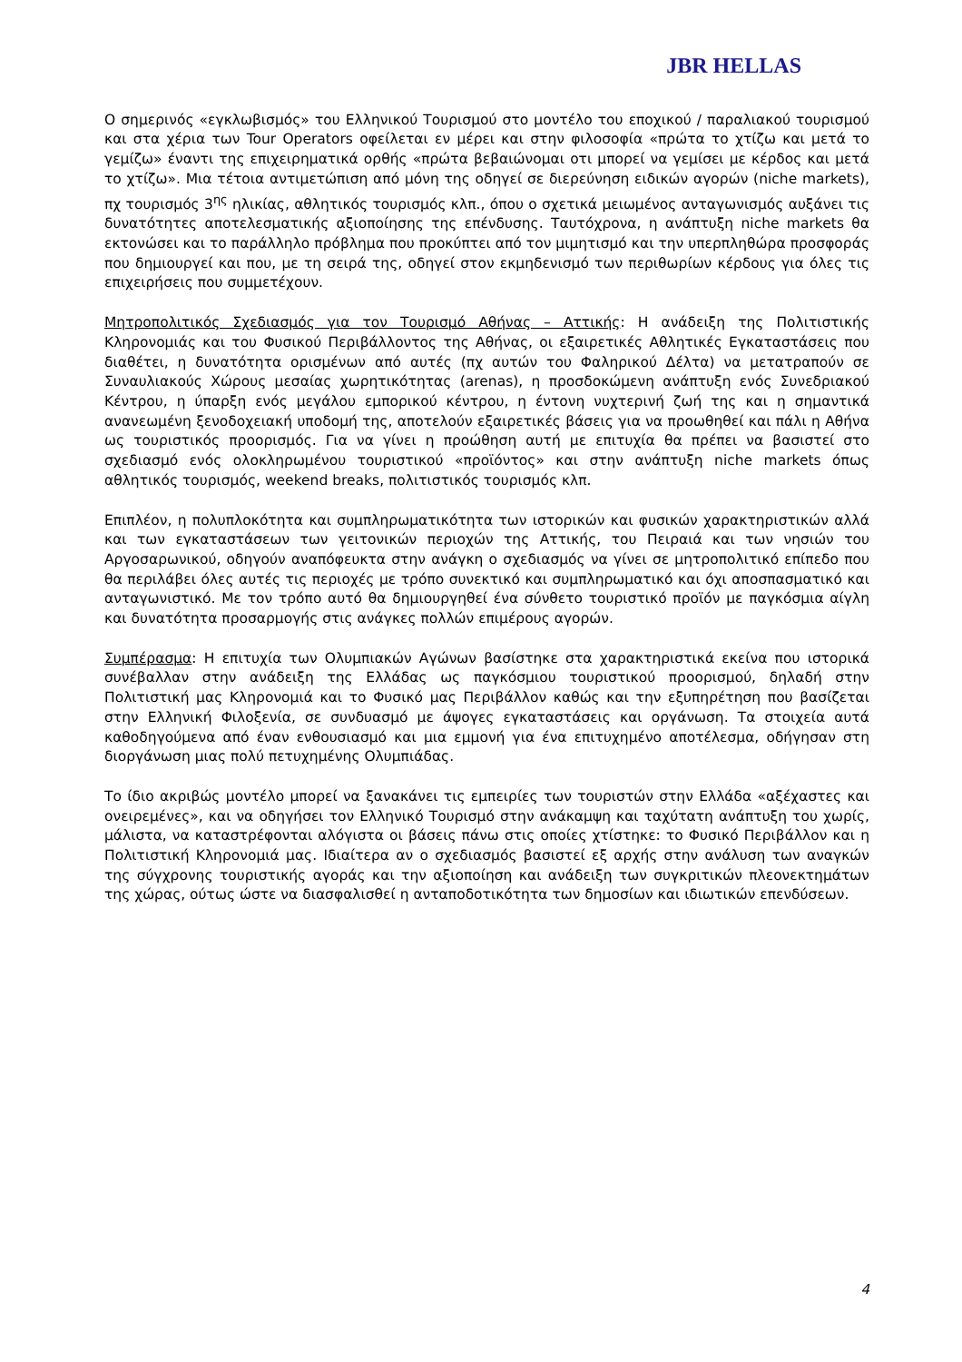JBR HELLAS
Ο σημερινός «εγκλωβισμός» του Ελληνικού Τουρισμού στο μοντέλο του εποχικού / παραλιακού τουρισμού και στα χέρια των Tour Operators οφείλεται εν μέρει και στην φιλοσοφία «πρώτα το χτίζω και μετά το γεμίζω» έναντι της επιχειρηματικά ορθής «πρώτα βεβαιώνομαι οτι μπορεί να γεμίσει με κέρδος και μετά το χτίζω». Μια τέτοια αντιμετώπιση από μόνη της οδηγεί σε διερεύνηση ειδικών αγορών (niche markets), πχ τουρισμός 3<sup>ης</sup> ηλικίας, αθλητικός τουρισμός κλπ., όπου ο σχετικά μειωμένος ανταγωνισμός αυξάνει τις δυνατότητες αποτελεσματικής αξιοποίησης της επένδυσης. Ταυτόχρονα, η ανάπτυξη niche markets θα εκτονώσει και το παράλληλο πρόβλημα που προκύπτει από τον μιμητισμό και την υπερπληθώρα προσφοράς που δημιουργεί και που, με τη σειρά της, οδηγεί στον εκμηδενισμό των περιθωρίων κέρδους για όλες τις επιχειρήσεις που συμμετέχουν.
Μητροπολιτικός Σχεδιασμός για τον Τουρισμό Αθήνας – Αττικής: Η ανάδειξη της Πολιτιστικής Κληρονομιάς και του Φυσικού Περιβάλλοντος της Αθήνας, οι εξαιρετικές Αθλητικές Εγκαταστάσεις που διαθέτει, η δυνατότητα ορισμένων από αυτές (πχ αυτών του Φαληρικού Δέλτα) να μετατραπούν σε Συναυλιακούς Χώρους μεσαίας χωρητικότητας (arenas), η προσδοκώμενη ανάπτυξη ενός Συνεδριακού Κέντρου, η ύπαρξη ενός μεγάλου εμπορικού κέντρου, η έντονη νυχτερινή ζωή της και η σημαντικά ανανεωμένη ξενοδοχειακή υποδομή της, αποτελούν εξαιρετικές βάσεις για να προωθηθεί και πάλι η Αθήνα ως τουριστικός προορισμός. Για να γίνει η προώθηση αυτή με επιτυχία θα πρέπει να βασιστεί στο σχεδιασμό ενός ολοκληρωμένου τουριστικού «προϊόντος» και στην ανάπτυξη niche markets όπως αθλητικός τουρισμός, weekend breaks, πολιτιστικός τουρισμός κλπ.
Επιπλέον, η πολυπλοκότητα και συμπληρωματικότητα των ιστορικών και φυσικών χαρακτηριστικών αλλά και των εγκαταστάσεων των γειτονικών περιοχών της Αττικής, του Πειραιά και των νησιών του Αργοσαρωνικού, οδηγούν αναπόφευκτα στην ανάγκη ο σχεδιασμός να γίνει σε μητροπολιτικό επίπεδο που θα περιλάβει όλες αυτές τις περιοχές με τρόπο συνεκτικό και συμπληρωματικό και όχι αποσπασματικό και ανταγωνιστικό. Με τον τρόπο αυτό θα δημιουργηθεί ένα σύνθετο τουριστικό προϊόν με παγκόσμια αίγλη και δυνατότητα προσαρμογής στις ανάγκες πολλών επιμέρους αγορών.
Συμπέρασμα: Η επιτυχία των Ολυμπιακών Αγώνων βασίστηκε στα χαρακτηριστικά εκείνα που ιστορικά συνέβαλλαν στην ανάδειξη της Ελλάδας ως παγκόσμιου τουριστικού προορισμού, δηλαδή στην Πολιτιστική μας Κληρονομιά και το Φυσικό μας Περιβάλλον καθώς και την εξυπηρέτηση που βασίζεται στην Ελληνική Φιλοξενία, σε συνδυασμό με άψογες εγκαταστάσεις και οργάνωση. Τα στοιχεία αυτά καθοδηγούμενα από έναν ενθουσιασμό και μια εμμονή για ένα επιτυχημένο αποτέλεσμα, οδήγησαν στη διοργάνωση μιας πολύ πετυχημένης Ολυμπιάδας.
Το ίδιο ακριβώς μοντέλο μπορεί να ξανακάνει τις εμπειρίες των τουριστών στην Ελλάδα «αξέχαστες και ονειρεμένες», και να οδηγήσει τον Ελληνικό Τουρισμό στην ανάκαμψη και ταχύτατη ανάπτυξη του χωρίς, μάλιστα, να καταστρέφονται αλόγιστα οι βάσεις πάνω στις οποίες χτίστηκε: το Φυσικό Περιβάλλον και η Πολιτιστική Κληρονομιά μας. Ιδιαίτερα αν ο σχεδιασμός βασιστεί εξ αρχής στην ανάλυση των αναγκών της σύγχρονης τουριστικής αγοράς και την αξιοποίηση και ανάδειξη των συγκριτικών πλεονεκτημάτων της χώρας, ούτως ώστε να διασφαλισθεί η ανταποδοτικότητα των δημοσίων και ιδιωτικών επενδύσεων.
4